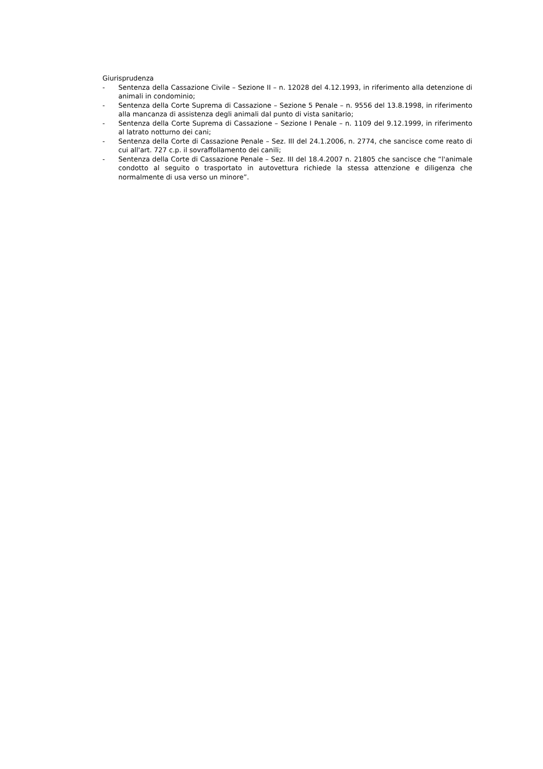Giurisprudenza
- Sentenza della Cassazione Civile – Sezione II – n. 12028 del 4.12.1993, in riferimento alla detenzione di animali in condominio;
- Sentenza della Corte Suprema di Cassazione – Sezione 5 Penale – n. 9556 del 13.8.1998, in riferimento alla mancanza di assistenza degli animali dal punto di vista sanitario;
- Sentenza della Corte Suprema di Cassazione – Sezione I Penale – n. 1109 del 9.12.1999, in riferimento al latrato notturno dei cani;
- Sentenza della Corte di Cassazione Penale – Sez. III del 24.1.2006, n. 2774, che sancisce come reato di cui all'art. 727 c.p. il sovraffollamento dei canili;
- Sentenza della Corte di Cassazione Penale – Sez. III del 18.4.2007 n. 21805 che sancisce che “l'animale condotto al seguito o trasportato in autovettura richiede la stessa attenzione e diligenza che normalmente di usa verso un minore”.